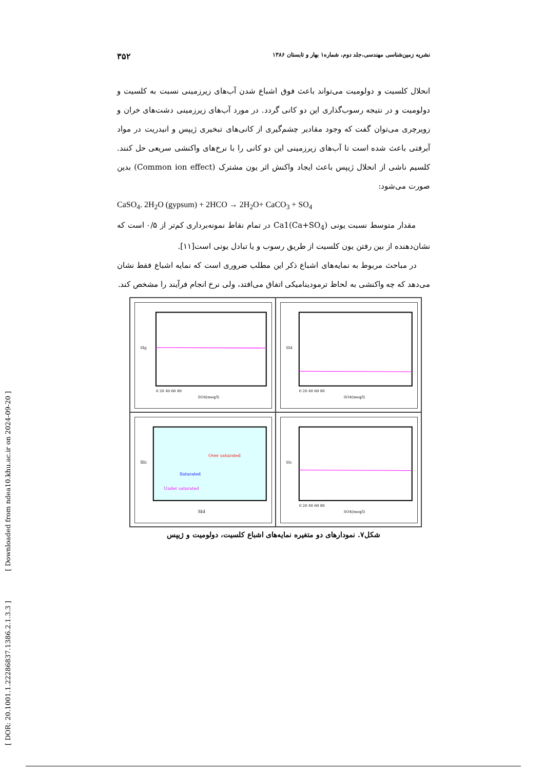[ DOR: 20.1001.1.22286837.1386.2.1.3.3 ] [ Downloaded from ndea10.khu.ac.ir on 2024-09-20 ]
نشریه زمین‌شناسی مهندسی،جلد دوم، شماره۱ بهار و تابستان ۱۳۸۶ ۳۵۲
انحلال کلسیت و دولومیت می‌تواند باعث فوق اشباع شدن آب‌های زیرزمینی نسبت به کلسیت و دولومیت و در نتیجه رسوب‌گذاری این دو کانی گردد. در مورد آب‌های زیرزمینی دشت‌های خران و زویرچری می‌توان گفت که وجود مقادیر چشم‌گیری از کانی‌های تبخیری ژیپس و انیدریت در مواد آبرفتی باعث شده است تا آب‌های زیرزمینی این دو کانی را با نرخ‌های واکنشی سریعی حل کنند. کلسیم ناشی از انحلال ژیپس باعث ایجاد واکنش اثر یون مشترک (Common ion effect) بدین صورت می‌شود:
CaSO<sub>4</sub>. 2H<sub>2</sub>O (gypsum) + 2HCO → 2H<sub>2</sub>O+ CaCO<sub>3</sub> + SO<sub>4</sub>
مقدار متوسط نسبت یونی Ca1(Ca+SO<sub>4</sub>) در تمام نقاط نمونه‌برداری کم‌تر از ۰/۵ است که نشان‌دهنده از بین رفتن یون کلسیت از طریق رسوب و یا تبادل یونی است[۱۱].
در مباحث مربوط به نمایه‌های اشباع ذکر این مطلب ضروری است که نمایه اشباع فقط نشان می‌دهد که چه واکنشی به لحاظ ترمودینامیکی اتفاق می‌افتد، ولی نرخ انجام فرآیند را مشخص کند.
SIg
SO4(meq/l)
0 20 40 60 80
SId
SO4(meq/l)
0 20 40 60 80
SIc
Over saturated
Saturated
Under saturated
SId
SIc
SO4(meq/l)
0 20 40 60 80
شکل۷. نمودارهای دو متغیره نمایه‌های اشباع کلسیت، دولومیت و ژیپس